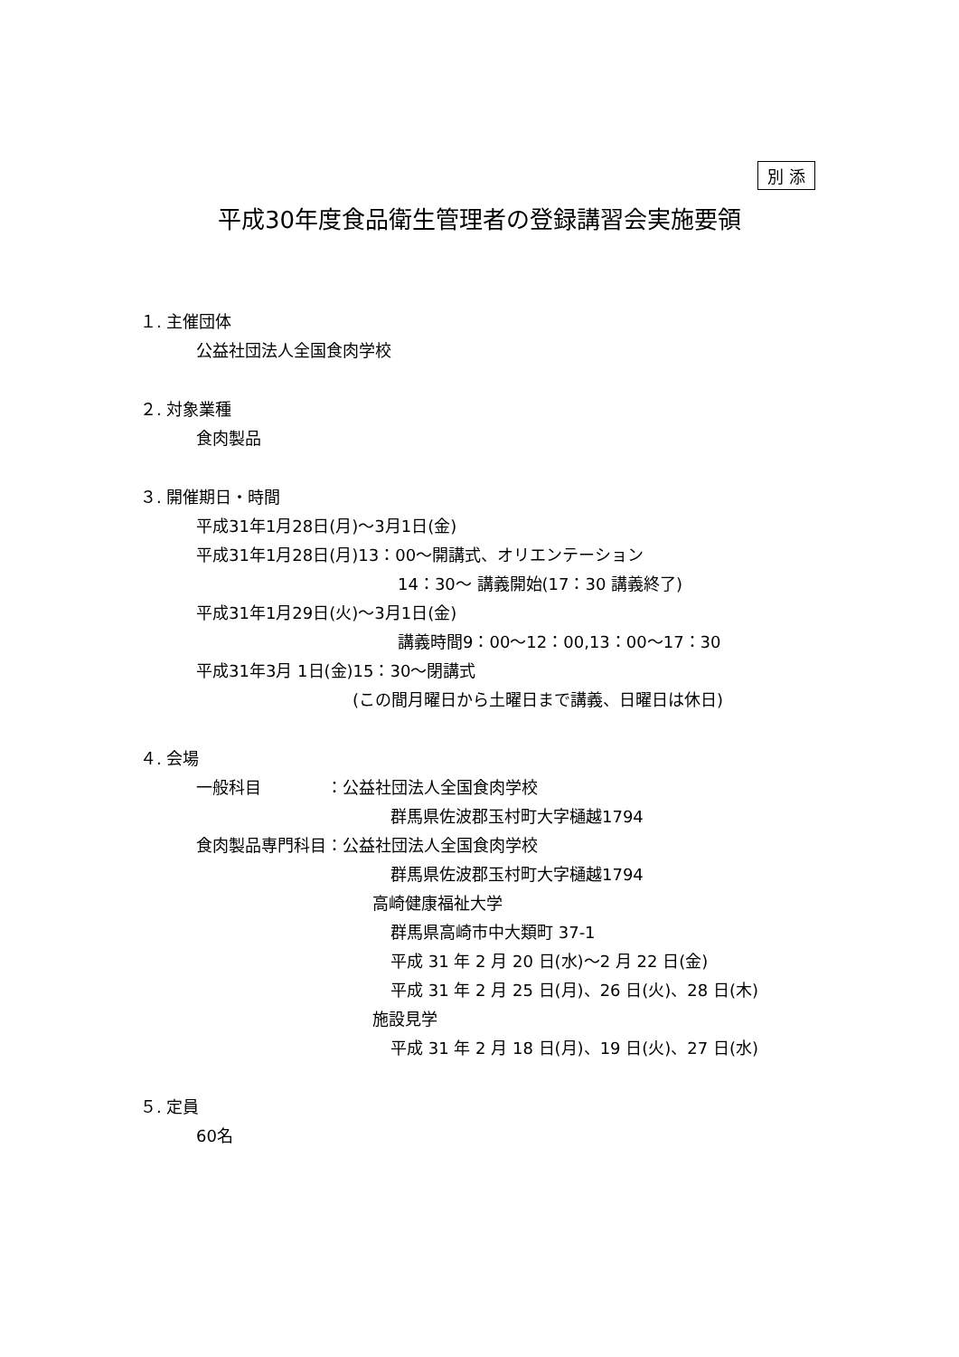別 添
平成30年度食品衛生管理者の登録講習会実施要領
１. 主催団体
公益社団法人全国食肉学校
２. 対象業種
食肉製品
３. 開催期日・時間
平成31年1月28日(月)～3月1日(金)
平成31年1月28日(月)13：00～開講式、オリエンテーション
14：30～ 講義開始(17：30 講義終了)
平成31年1月29日(火)～3月1日(金)
講義時間9：00～12：00,13：00～17：30
平成31年3月 1日(金)15：30～閉講式
(この間月曜日から土曜日まで講義、日曜日は休日)
４. 会場
一般科目　　　　：公益社団法人全国食肉学校
群馬県佐波郡玉村町大字樋越1794
食肉製品専門科目：公益社団法人全国食肉学校
群馬県佐波郡玉村町大字樋越1794
高崎健康福祉大学
群馬県高崎市中大類町 37-1
平成 31 年 2 月 20 日(水)～2 月 22 日(金)
平成 31 年 2 月 25 日(月)、26 日(火)、28 日(木)
施設見学
平成 31 年 2 月 18 日(月)、19 日(火)、27 日(水)
５. 定員
60名